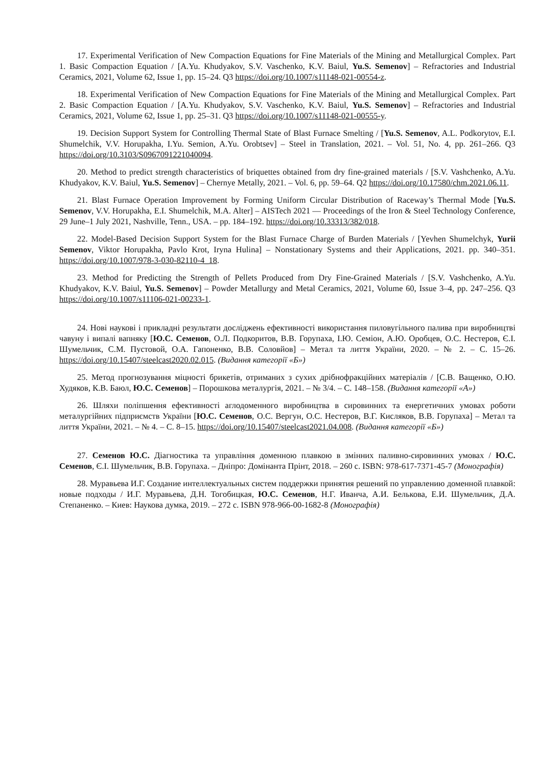17. Experimental Verification of New Compaction Equations for Fine Materials of the Mining and Metallurgical Complex. Part 1. Basic Compaction Equation / [A.Yu. Khudyakov, S.V. Vaschenko, K.V. Baiul, Yu.S. Semenov] – Refractories and Industrial Ceramics, 2021, Volume 62, Issue 1, pp. 15–24. Q3 https://doi.org/10.1007/s11148-021-00554-z.
18. Experimental Verification of New Compaction Equations for Fine Materials of the Mining and Metallurgical Complex. Part 2. Basic Compaction Equation / [A.Yu. Khudyakov, S.V. Vaschenko, K.V. Baiul, Yu.S. Semenov] – Refractories and Industrial Ceramics, 2021, Volume 62, Issue 1, pp. 25–31. Q3 https://doi.org/10.1007/s11148-021-00555-y.
19. Decision Support System for Controlling Thermal State of Blast Furnace Smelting / [Yu.S. Semenov, A.L. Podkorytov, E.I. Shumelchik, V.V. Horupakha, I.Yu. Semion, A.Yu. Orobtsev] – Steel in Translation, 2021. – Vol. 51, No. 4, pp. 261–266. Q3 https://doi.org/10.3103/S0967091221040094.
20. Method to predict strength characteristics of briquettes obtained from dry fine-grained materials / [S.V. Vashchenko, A.Yu. Khudyakov, K.V. Baiul, Yu.S. Semenov] – Chernye Metally, 2021. – Vol. 6, pp. 59–64. Q2 https://doi.org/10.17580/chm.2021.06.11.
21. Blast Furnace Operation Improvement by Forming Uniform Circular Distribution of Raceway’s Thermal Mode [Yu.S. Semenov, V.V. Horupakha, E.I. Shumelchik, M.A. Alter] – AISTech 2021 — Proceedings of the Iron & Steel Technology Conference, 29 June–1 July 2021, Nashville, Tenn., USA. – pp. 184–192. https://doi.org/10.33313/382/018.
22. Model-Based Decision Support System for the Blast Furnace Charge of Burden Materials / [Yevhen Shumelchyk, Yurii Semenov, Viktor Horupakha, Pavlo Krot, Iryna Hulina] – Nonstationary Systems and their Applications, 2021. pp. 340–351. https://doi.org/10.1007/978-3-030-82110-4_18.
23. Method for Predicting the Strength of Pellets Produced from Dry Fine-Grained Materials / [S.V. Vashchenko, A.Yu. Khudyakov, K.V. Baiul, Yu.S. Semenov] – Powder Metallurgy and Metal Ceramics, 2021, Volume 60, Issue 3–4, pp. 247–256. Q3 https://doi.org/10.1007/s11106-021-00233-1.
24. Нові наукові і прикладні результати досліджень ефективності використання пиловугільного палива при виробництві чавуну і випалі вапняку [Ю.С. Семенов, О.Л. Подкоритов, В.В. Горупаха, І.Ю. Семіон, А.Ю. Оробцев, О.С. Нестеров, Є.І. Шумельчик, С.М. Пустовой, О.А. Гапоненко, В.В. Соловйов] – Метал та лиття України, 2020. – № 2. – С. 15–26. https://doi.org/10.15407/steelcast2020.02.015. (Видання категорії «Б»)
25. Метод прогнозування міцності брикетів, отриманих з сухих дрібнофракційних матеріалів / [С.В. Ващенко, О.Ю. Худяков, К.В. Баюл, Ю.С. Семенов] – Порошкова металургія, 2021. – № 3/4. – С. 148–158. (Видання категорії «А»)
26. Шляхи поліпшення ефективності аглодоменного виробництва в сировинних та енергетичних умовах роботи металургійних підприємств України [Ю.С. Семенов, О.С. Вергун, О.С. Нестеров, В.Г. Кисляков, В.В. Горупаха] – Метал та лиття України, 2021. – № 4. – С. 8–15. https://doi.org/10.15407/steelcast2021.04.008. (Видання категорії «Б»)
27. Семенов Ю.С. Діагностика та управління доменною плавкою в змінних паливно-сировинних умовах / Ю.С. Семенов, Є.І. Шумельчик, В.В. Горупаха. – Дніпро: Домінанта Прінт, 2018. – 260 с. ISBN: 978-617-7371-45-7 (Монографія)
28. Муравьева И.Г. Создание интеллектуальных систем поддержки принятия решений по управлению доменной плавкой: новые подходы / И.Г. Муравьева, Д.Н. Тогобицкая, Ю.С. Семенов, Н.Г. Иванча, А.И. Белькова, Е.И. Шумельчик, Д.А. Степаненко. – Киев: Наукова думка, 2019. – 272 с. ISBN 978-966-00-1682-8 (Монографія)